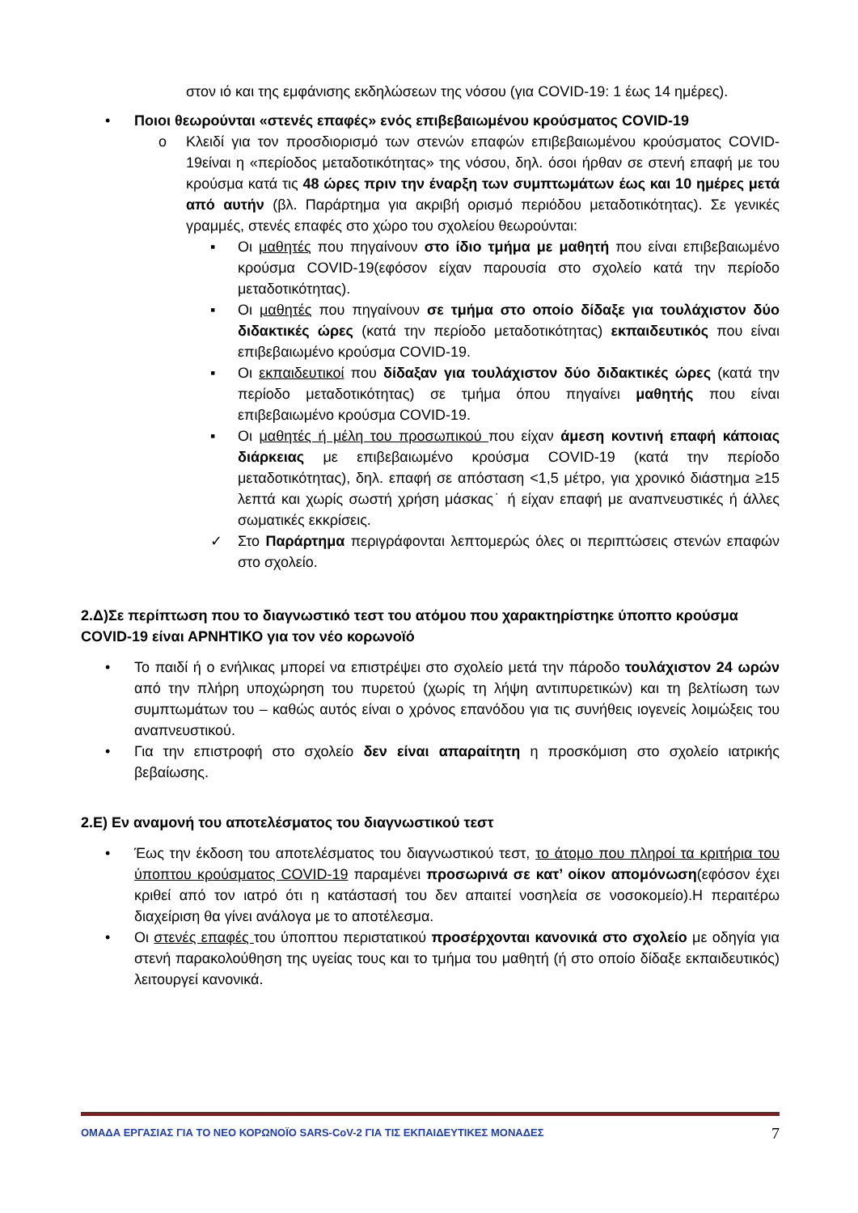στον ιό και της εμφάνισης εκδηλώσεων της νόσου (για COVID-19: 1 έως 14 ημέρες).
• Ποιοι θεωρούνται «στενές επαφές» ενός επιβεβαιωμένου κρούσματος COVID-19
o Κλειδί για τον προσδιορισμό των στενών επαφών επιβεβαιωμένου κρούσματος COVID-19είναι η «περίοδος μεταδοτικότητας» της νόσου, δηλ. όσοι ήρθαν σε στενή επαφή με του κρούσμα κατά τις 48 ώρες πριν την έναρξη των συμπτωμάτων έως και 10 ημέρες μετά από αυτήν (βλ. Παράρτημα για ακριβή ορισμό περιόδου μεταδοτικότητας). Σε γενικές γραμμές, στενές επαφές στο χώρο του σχολείου θεωρούνται:
▪ Οι μαθητές που πηγαίνουν στο ίδιο τμήμα με μαθητή που είναι επιβεβαιωμένο κρούσμα COVID-19(εφόσον είχαν παρουσία στο σχολείο κατά την περίοδο μεταδοτικότητας).
▪ Οι μαθητές που πηγαίνουν σε τμήμα στο οποίο δίδαξε για τουλάχιστον δύο διδακτικές ώρες (κατά την περίοδο μεταδοτικότητας) εκπαιδευτικός που είναι επιβεβαιωμένο κρούσμα COVID-19.
▪ Οι εκπαιδευτικοί που δίδαξαν για τουλάχιστον δύο διδακτικές ώρες (κατά την περίοδο μεταδοτικότητας) σε τμήμα όπου πηγαίνει μαθητής που είναι επιβεβαιωμένο κρούσμα COVID-19.
▪ Οι μαθητές ή μέλη του προσωπικού που είχαν άμεση κοντινή επαφή κάποιας διάρκειας με επιβεβαιωμένο κρούσμα COVID-19 (κατά την περίοδο μεταδοτικότητας), δηλ. επαφή σε απόσταση <1,5 μέτρο, για χρονικό διάστημα ≥15 λεπτά και χωρίς σωστή χρήση μάσκας˙ ή είχαν επαφή με αναπνευστικές ή άλλες σωματικές εκκρίσεις.
✓ Στο Παράρτημα περιγράφονται λεπτομερώς όλες οι περιπτώσεις στενών επαφών στο σχολείο.
2.Δ)Σε περίπτωση που το διαγνωστικό τεστ του ατόμου που χαρακτηρίστηκε ύποπτο κρούσμα COVID-19 είναι ΑΡΝΗΤΙΚΟ για τον νέο κορωνοϊό
• Το παιδί ή ο ενήλικας μπορεί να επιστρέψει στο σχολείο μετά την πάροδο τουλάχιστον 24 ωρών από την πλήρη υποχώρηση του πυρετού (χωρίς τη λήψη αντιπυρετικών) και τη βελτίωση των συμπτωμάτων του – καθώς αυτός είναι ο χρόνος επανόδου για τις συνήθεις ιογενείς λοιμώξεις του αναπνευστικού.
• Για την επιστροφή στο σχολείο δεν είναι απαραίτητη η προσκόμιση στο σχολείο ιατρικής βεβαίωσης.
2.Ε) Εν αναμονή του αποτελέσματος του διαγνωστικού τεστ
• Έως την έκδοση του αποτελέσματος του διαγνωστικού τεστ, το άτομο που πληροί τα κριτήρια του ύποπτου κρούσματος COVID-19 παραμένει προσωρινά σε κατ’ οίκον απομόνωση(εφόσον έχει κριθεί από τον ιατρό ότι η κατάστασή του δεν απαιτεί νοσηλεία σε νοσοκομείο).Η περαιτέρω διαχείριση θα γίνει ανάλογα με το αποτέλεσμα.
• Οι στενές επαφές του ύποπτου περιστατικού προσέρχονται κανονικά στο σχολείο με οδηγία για στενή παρακολούθηση της υγείας τους και το τμήμα του μαθητή (ή στο οποίο δίδαξε εκπαιδευτικός) λειτουργεί κανονικά.
ΟΜΑΔΑ ΕΡΓΑΣΙΑΣ ΓΙΑ ΤΟ ΝΕΟ ΚΟΡΩΝΟΪΟ SARS-CoV-2 ΓΙΑ ΤΙΣ ΕΚΠΑΙΔΕΥΤΙΚΕΣ ΜΟΝΑΔΕΣ 7